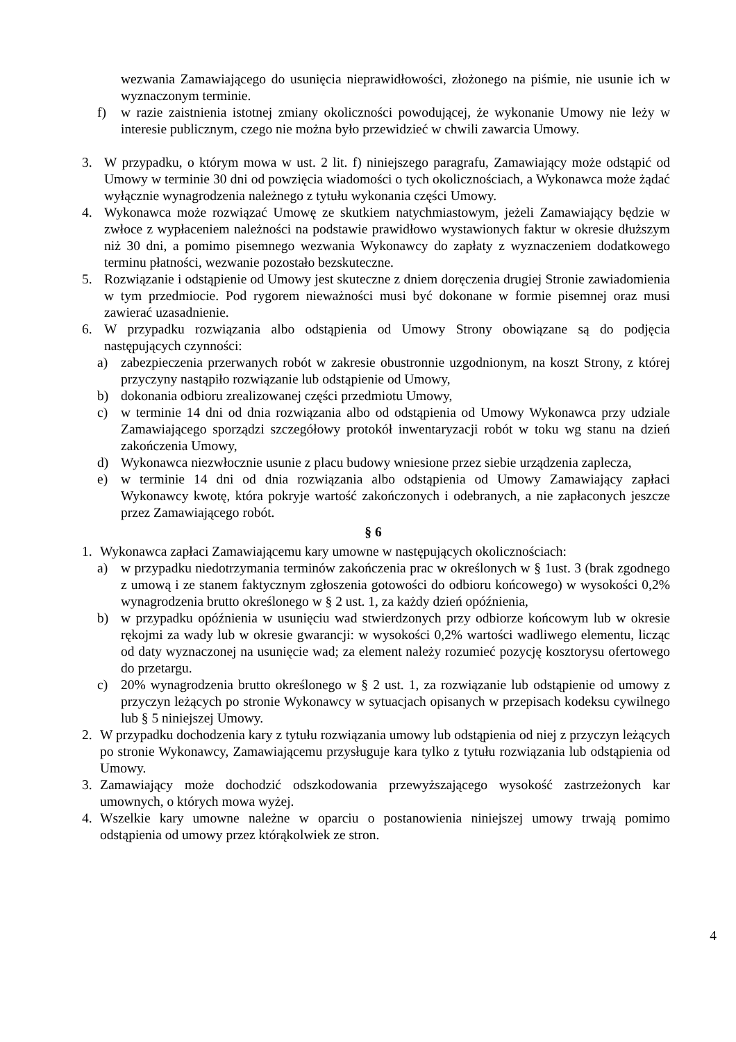wezwania Zamawiającego do usunięcia nieprawidłowości, złożonego na piśmie, nie usunie ich w wyznaczonym terminie.
f) w razie zaistnienia istotnej zmiany okoliczności powodującej, że wykonanie Umowy nie leży w interesie publicznym, czego nie można było przewidzieć w chwili zawarcia Umowy.
3. W przypadku, o którym mowa w ust. 2 lit. f) niniejszego paragrafu, Zamawiający może odstąpić od Umowy w terminie 30 dni od powzięcia wiadomości o tych okolicznościach, a Wykonawca może żądać wyłącznie wynagrodzenia należnego z tytułu wykonania części Umowy.
4. Wykonawca może rozwiązać Umowę ze skutkiem natychmiastowym, jeżeli Zamawiający będzie w zwłoce z wypłaceniem należności na podstawie prawidłowo wystawionych faktur w okresie dłuższym niż 30 dni, a pomimo pisemnego wezwania Wykonawcy do zapłaty z wyznaczeniem dodatkowego terminu płatności, wezwanie pozostało bezskuteczne.
5. Rozwiązanie i odstąpienie od Umowy jest skuteczne z dniem doręczenia drugiej Stronie zawiadomienia w tym przedmiocie. Pod rygorem nieważności musi być dokonane w formie pisemnej oraz musi zawierać uzasadnienie.
6. W przypadku rozwiązania albo odstąpienia od Umowy Strony obowiązane są do podjęcia następujących czynności:
a) zabezpieczenia przerwanych robót w zakresie obustronnie uzgodnionym, na koszt Strony, z której przyczyny nastąpiło rozwiązanie lub odstąpienie od Umowy,
b) dokonania odbioru zrealizowanej części przedmiotu Umowy,
c) w terminie 14 dni od dnia rozwiązania albo od odstąpienia od Umowy Wykonawca przy udziale Zamawiającego sporządzi szczegółowy protokół inwentaryzacji robót w toku wg stanu na dzień zakończenia Umowy,
d) Wykonawca niezwłocznie usunie z placu budowy wniesione przez siebie urządzenia zaplecza,
e) w terminie 14 dni od dnia rozwiązania albo odstąpienia od Umowy Zamawiający zapłaci Wykonawcy kwotę, która pokryje wartość zakończonych i odebranych, a nie zapłaconych jeszcze przez Zamawiającego robót.
§ 6
1. Wykonawca zapłaci Zamawiającemu kary umowne w następujących okolicznościach:
a) w przypadku niedotrzymania terminów zakończenia prac w określonych w § 1ust. 3 (brak zgodnego z umową i ze stanem faktycznym zgłoszenia gotowości do odbioru końcowego) w wysokości 0,2% wynagrodzenia brutto określonego w § 2 ust. 1, za każdy dzień opóźnienia,
b) w przypadku opóźnienia w usunięciu wad stwierdzonych przy odbiorze końcowym lub w okresie rękojmi za wady lub w okresie gwarancji: w wysokości 0,2% wartości wadliwego elementu, licząc od daty wyznaczonej na usunięcie wad; za element należy rozumieć pozycję kosztorysu ofertowego do przetargu.
c) 20% wynagrodzenia brutto określonego w § 2 ust. 1, za rozwiązanie lub odstąpienie od umowy z przyczyn leżących po stronie Wykonawcy w sytuacjach opisanych w przepisach kodeksu cywilnego lub § 5 niniejszej Umowy.
2. W przypadku dochodzenia kary z tytułu rozwiązania umowy lub odstąpienia od niej z przyczyn leżących po stronie Wykonawcy, Zamawiającemu przysługuje kara tylko z tytułu rozwiązania lub odstąpienia od Umowy.
3. Zamawiający może dochodzić odszkodowania przewyższającego wysokość zastrzeżonych kar umownych, o których mowa wyżej.
4. Wszelkie kary umowne należne w oparciu o postanowienia niniejszej umowy trwają pomimo odstąpienia od umowy przez którąkolwiek ze stron.
4